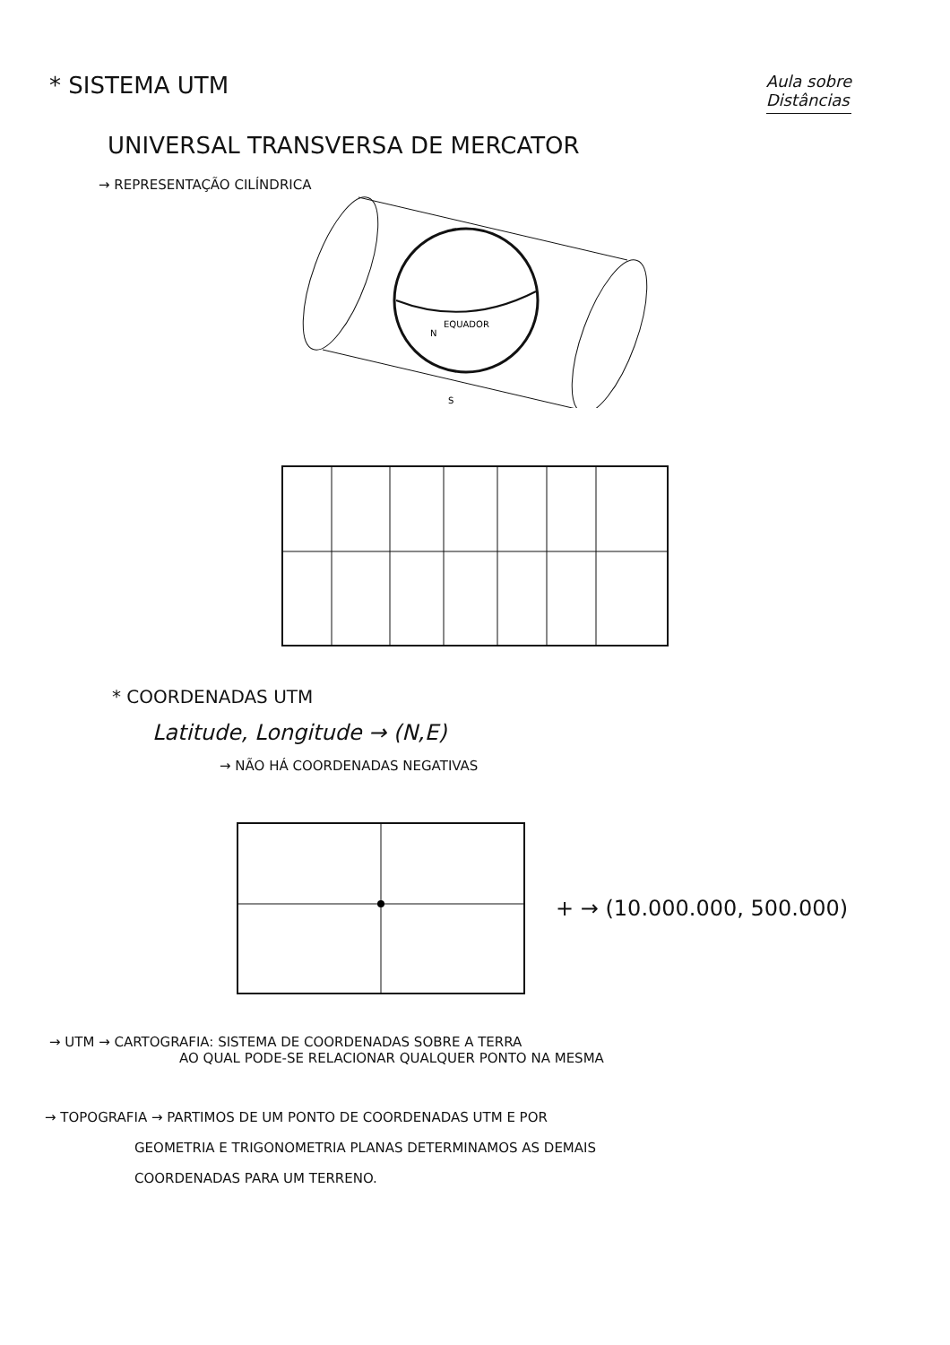* SISTEMA UTM
Aula sobre
Distâncias
UNIVERSAL TRANSVERSA DE MERCATOR
→ REPRESENTAÇÃO CILÍNDRICA
N
EQUADOR
S
* COORDENADAS UTM
Latitude, Longitude → (N,E)
→ NÃO HÁ COORDENADAS NEGATIVAS
+ → (10.000.000, 500.000)
→ UTM → CARTOGRAFIA: SISTEMA DE COORDENADAS SOBRE A TERRA
AO QUAL PODE-SE RELACIONAR QUALQUER PONTO NA MESMA
→ TOPOGRAFIA → PARTIMOS DE UM PONTO DE COORDENADAS UTM E POR
GEOMETRIA E TRIGONOMETRIA PLANAS DETERMINAMOS AS DEMAIS
COORDENADAS PARA UM TERRENO.